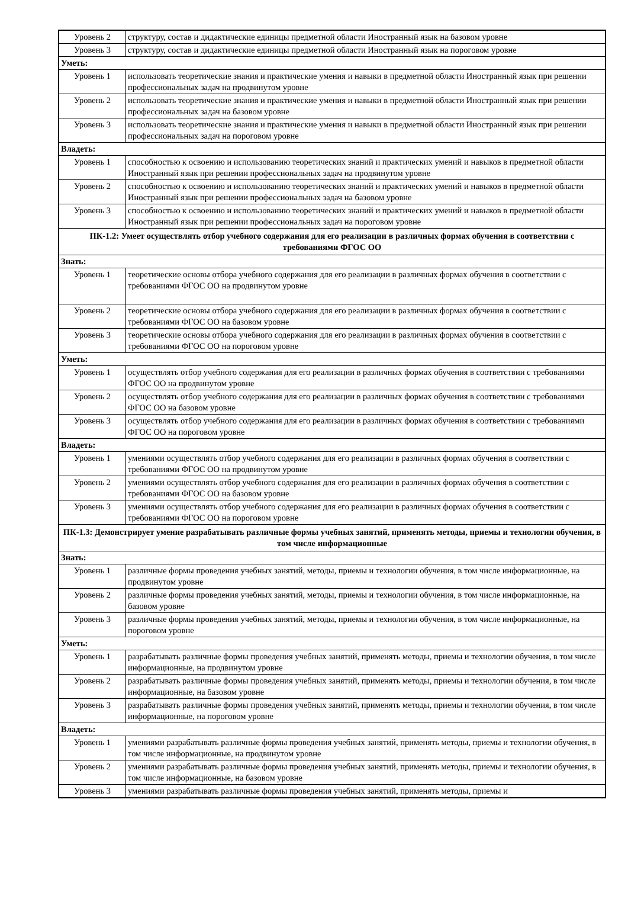| Уровень 2 | структуру, состав и дидактические единицы предметной области Иностранный язык на базовом уровне |
| Уровень 3 | структуру, состав и дидактические единицы предметной области Иностранный язык на пороговом уровне |
| Уметь: | |
| Уровень 1 | использовать теоретические знания и практические умения и навыки в предметной области Иностранный язык при решении профессиональных задач на продвинутом уровне |
| Уровень 2 | использовать теоретические знания и практические умения и навыки в предметной области Иностранный язык при решении профессиональных задач на базовом уровне |
| Уровень 3 | использовать теоретические знания и практические умения и навыки в предметной области Иностранный язык при решении профессиональных задач на пороговом уровне |
| Владеть: | |
| Уровень 1 | способностью к освоению и использованию теоретических знаний и практических умений и навыков в предметной области Иностранный язык при решении профессиональных задач на продвинутом уровне |
| Уровень 2 | способностью к освоению и использованию теоретических знаний и практических умений и навыков в предметной области Иностранный язык при решении профессиональных задач на базовом уровне |
| Уровень 3 | способностью к освоению и использованию теоретических знаний и практических умений и навыков в предметной области Иностранный язык при решении профессиональных задач на пороговом уровне |
| ПК-1.2: Умеет осуществлять отбор учебного содержания для его реализации в различных формах обучения в соответствии с требованиями ФГОС ОО | |
| Знать: | |
| Уровень 1 | теоретические основы отбора учебного содержания для его реализации в различных формах обучения в соответствии с требованиями ФГОС ОО на продвинутом уровне |
| Уровень 2 | теоретические основы отбора учебного содержания для его реализации в различных формах обучения в соответствии с требованиями ФГОС ОО на базовом уровне |
| Уровень 3 | теоретические основы отбора учебного содержания для его реализации в различных формах обучения в соответствии с требованиями ФГОС ОО на пороговом уровне |
| Уметь: | |
| Уровень 1 | осуществлять отбор учебного содержания для его реализации в различных формах обучения в соответствии с требованиями ФГОС ОО на продвинутом уровне |
| Уровень 2 | осуществлять отбор учебного содержания для его реализации в различных формах обучения в соответствии с требованиями ФГОС ОО на базовом уровне |
| Уровень 3 | осуществлять отбор учебного содержания для его реализации в различных формах обучения в соответствии с требованиями ФГОС ОО на пороговом уровне |
| Владеть: | |
| Уровень 1 | умениями осуществлять отбор учебного содержания для его реализации в различных формах обучения в соответствии с требованиями ФГОС ОО на продвинутом уровне |
| Уровень 2 | умениями осуществлять отбор учебного содержания для его реализации в различных формах обучения в соответствии с требованиями ФГОС ОО на базовом уровне |
| Уровень 3 | умениями осуществлять отбор учебного содержания для его реализации в различных формах обучения в соответствии с требованиями ФГОС ОО на пороговом уровне |
| ПК-1.3: Демонстрирует умение разрабатывать различные формы учебных занятий, применять методы, приемы и технологии обучения, в том числе информационные | |
| Знать: | |
| Уровень 1 | различные формы проведения учебных занятий, методы, приемы и технологии обучения, в том числе информационные, на продвинутом уровне |
| Уровень 2 | различные формы проведения учебных занятий, методы, приемы и технологии обучения, в том числе информационные, на базовом уровне |
| Уровень 3 | различные формы проведения учебных занятий, методы, приемы и технологии обучения, в том числе информационные, на пороговом уровне |
| Уметь: | |
| Уровень 1 | разрабатывать различные формы проведения учебных занятий, применять методы, приемы и технологии обучения, в том числе информационные, на продвинутом уровне |
| Уровень 2 | разрабатывать различные формы проведения учебных занятий, применять методы, приемы и технологии обучения, в том числе информационные, на базовом уровне |
| Уровень 3 | разрабатывать различные формы проведения учебных занятий, применять методы, приемы и технологии обучения, в том числе информационные, на пороговом уровне |
| Владеть: | |
| Уровень 1 | умениями разрабатывать различные формы проведения учебных занятий, применять методы, приемы и технологии обучения, в том числе информационные, на продвинутом уровне |
| Уровень 2 | умениями разрабатывать различные формы проведения учебных занятий, применять методы, приемы и технологии обучения, в том числе информационные, на базовом уровне |
| Уровень 3 | умениями разрабатывать различные формы проведения учебных занятий, применять методы, приемы и |